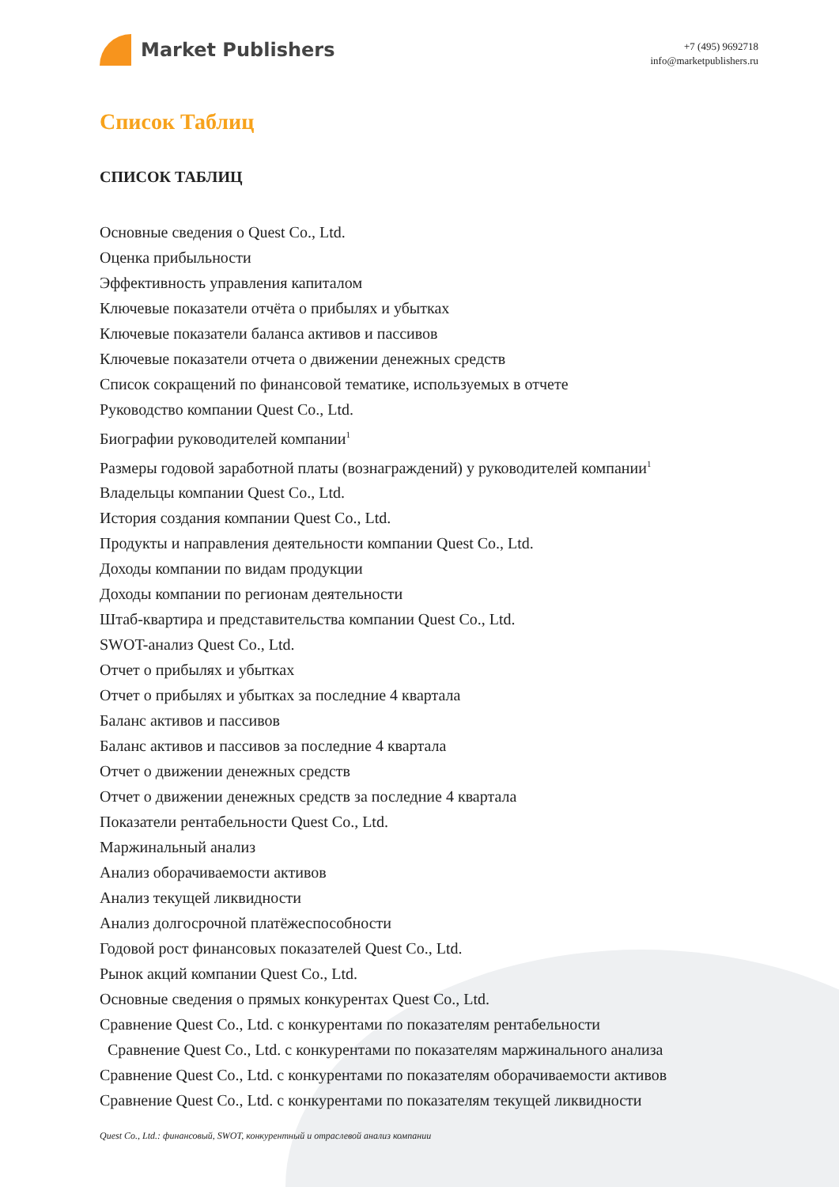Market Publishers
+7 (495) 9692718
info@marketpublishers.ru
Список Таблиц
СПИСОК ТАБЛИЦ
Основные сведения о Quest Co., Ltd.
Оценка прибыльности
Эффективность управления капиталом
Ключевые показатели отчёта о прибылях и убытках
Ключевые показатели баланса активов и пассивов
Ключевые показатели отчета о движении денежных средств
Список сокращений по финансовой тематике, используемых в отчете
Руководство компании Quest Co., Ltd.
Биографии руководителей компании<sup>1</sup>
Размеры годовой заработной платы (вознаграждений) у руководителей компании<sup>1</sup>
Владельцы компании Quest Co., Ltd.
История создания компании Quest Co., Ltd.
Продукты и направления деятельности компании Quest Co., Ltd.
Доходы компании по видам продукции
Доходы компании по регионам деятельности
Штаб-квартира и представительства компании Quest Co., Ltd.
SWOT-анализ Quest Co., Ltd.
Отчет о прибылях и убытках
Отчет о прибылях и убытках за последние 4 квартала
Баланс активов и пассивов
Баланс активов и пассивов за последние 4 квартала
Отчет о движении денежных средств
Отчет о движении денежных средств за последние 4 квартала
Показатели рентабельности Quest Co., Ltd.
Маржинальный анализ
Анализ оборачиваемости активов
Анализ текущей ликвидности
Анализ долгосрочной платёжеспособности
Годовой рост финансовых показателей Quest Co., Ltd.
Рынок акций компании Quest Co., Ltd.
Основные сведения о прямых конкурентах Quest Co., Ltd.
Сравнение Quest Co., Ltd. с конкурентами по показателям рентабельности
Сравнение Quest Co., Ltd. с конкурентами по показателям маржинального анализа
Сравнение Quest Co., Ltd. с конкурентами по показателям оборачиваемости активов
Сравнение Quest Co., Ltd. с конкурентами по показателям текущей ликвидности
Quest Co., Ltd.: финансовый, SWOT, конкурентный и отраслевой анализ компании